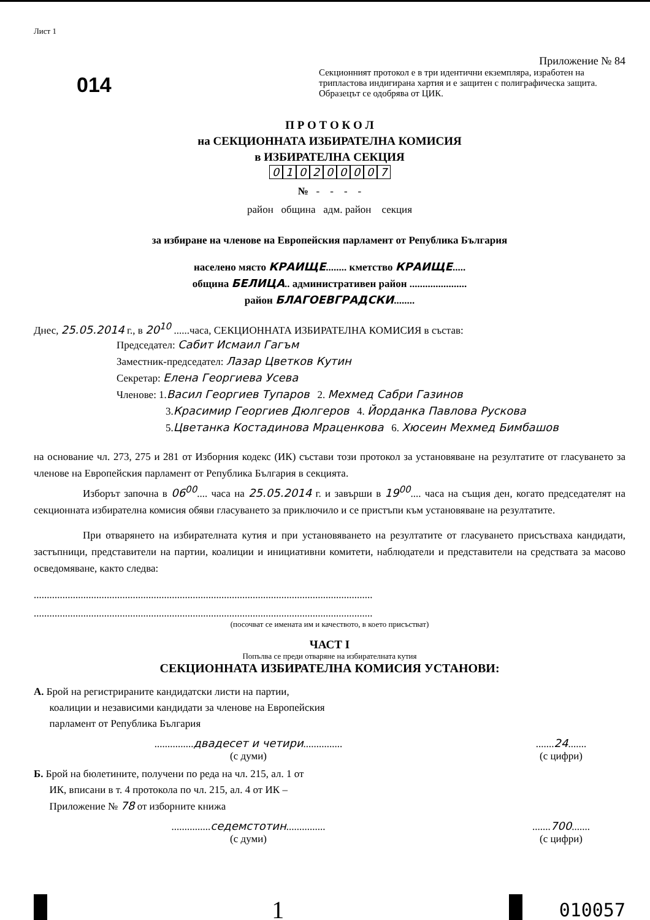Лист 1
014
Приложение № 84
Секционният протокол е в три идентични екземпляра, изработен на трипластова индигирана хартия и е защитен с полиграфическа защита. Образецът се одобрява от ЦИК.
П Р О Т О К О Л
на СЕКЦИОННАТА ИЗБИРАТЕЛНА КОМИСИЯ
в ИЗБИРАТЕЛНА СЕКЦИЯ
010200007
№ - - - -
район община адм. район секция
за избиране на членове на Европейския парламент от Република България
населено място КРАИЩЕ........ кметство КРАИЩЕ.....
община БЕЛИЦА.. административен район ......................
район БЛАГОЕВГРАДСКИ........
Днес, 25.05.2014 г., в 20<sup>10</sup> ......часа, СЕКЦИОННАТА ИЗБИРАТЕЛНА КОМИСИЯ в състав:
Председател: Сабит Исмаил Гагъм
Заместник-председател: Лазар Цветков Кутин
Секретар: Елена Георгиева Усева
Членове: 1.Васил Георгиев Тупаров 2. Мехмед Сабри Газинов
3.Красимир Георгиев Дюлгеров 4. Йорданка Павлова Рускова
5.Цветанка Костадинова Мраценкова 6. Хюсеин Мехмед Бимбашов
на основание чл. 273, 275 и 281 от Изборния кодекс (ИК) състави този протокол за установяване на резултатите от гласуването за членове на Европейския парламент от Република България в секцията.
Изборът започна в 06<sup>00</sup>.... часа на 25.05.2014 г. и завърши в 19<sup>00</sup>.... часа на същия ден, когато председателят на секционната избирателна комисия обяви гласуването за приключило и се пристъпи към установяване на резултатите.
При отварянето на избирателната кутия и при установяването на резултатите от гласуването присъстваха кандидати, застъпници, представители на партии, коалиции и инициативни комитети, наблюдатели и представители на средствата за масово осведомяване, както следва:
..................................................................................................................................
..................................................................................................................................
(посочват се имената им и качеството, в което присъстват)
ЧАСТ I
Попълва се преди отваряне на избирателната кутия
СЕКЦИОННАТА ИЗБИРАТЕЛНА КОМИСИЯ УСТАНОВИ:
А. Брой на регистрираните кандидатски листи на партии,
коалиции и независими кандидати за членове на Европейския
парламент от Република България
...............двадесет и четири...............
(с думи)
.......24.......
(с цифри)
Б. Брой на бюлетините, получени по реда на чл. 215, ал. 1 от
ИК, вписани в т. 4 протокола по чл. 215, ал. 4 от ИК –
Приложение № 78 от изборните книжа
...............седемстотин...............
(с думи)
.......700.......
(с цифри)
1
010057